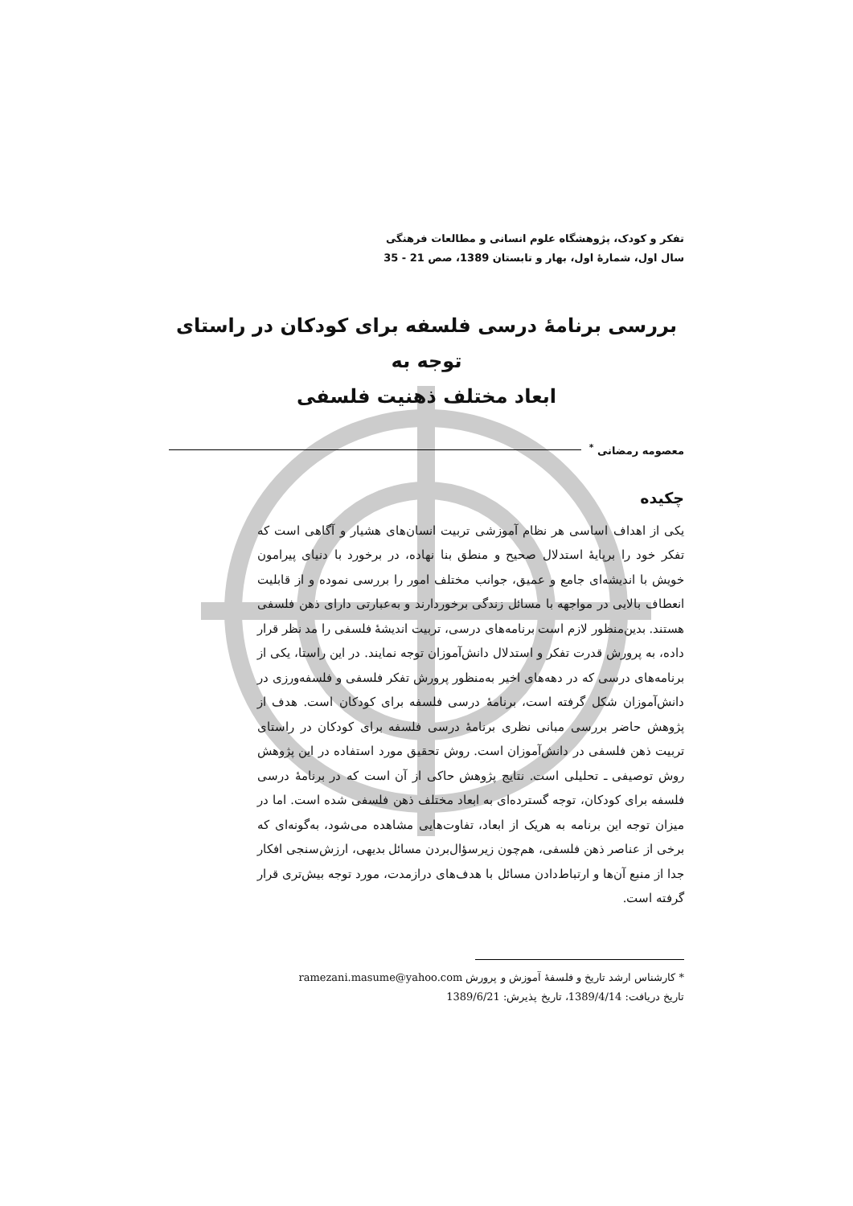تفکر و کودک، پژوهشگاه علوم انسانی و مطالعات فرهنگی
سال اول، شمارهٔ اول، بهار و تابستان 1389، صص 21 - 35
بررسی برنامهٔ درسی فلسفه برای کودکان در راستای توجه به
ابعاد مختلف ذهنیت فلسفی
معصومه رمضانی <sup>*</sup>
چکیده
یکی از اهداف اساسی هر نظام آموزشی تربیت انسان‌های هشیار و آگاهی است که تفکر خود را برپایهٔ استدلال صحیح و منطق بنا نهاده، در برخورد با دنیای پیرامون خویش با اندیشه‌ای جامع و عمیق، جوانب مختلف امور را بررسی نموده و از قابلیت انعطاف بالایی در مواجهه با مسائل زندگی برخوردارند و به‌عبارتی دارای ذهن فلسفی هستند. بدین‌منظور لازم است برنامه‌های درسی، تربیت اندیشهٔ فلسفی را مد نظر قرار داده، به پرورش قدرت تفکر و استدلال دانش‌آموزان توجه نمایند. در این راستا، یکی از برنامه‌های درسی که در دهه‌های اخیر به‌منظور پرورش تفکر فلسفی و فلسفه‌ورزی در دانش‌آموزان شکل گرفته است، برنامهٔ درسی فلسفه برای کودکان است. هدف از پژوهش حاضر بررسی مبانی نظری برنامهٔ درسی فلسفه برای کودکان در راستای تربیت ذهن فلسفی در دانش‌آموزان است. روش تحقیق مورد استفاده در این پژوهش روش توصیفی ـ تحلیلی است. نتایج پژوهش حاکی از آن است که در برنامهٔ درسی فلسفه برای کودکان، توجه گسترده‌ای به ابعاد مختلف ذهن فلسفی شده است. اما در میزان توجه این برنامه به هریک از ابعاد، تفاوت‌هایی مشاهده می‌شود، به‌گونه‌ای که برخی از عناصر ذهن فلسفی، هم‌چون زیرسؤال‌بردن مسائل بدیهی، ارزش‌سنجی افکار جدا از منبع آن‌ها و ارتباط‌دادن مسائل با هدف‌های درازمدت، مورد توجه بیش‌تری قرار گرفته است.
* کارشناس ارشد تاریخ و فلسفهٔ آموزش و پرورش ramezani.masume@yahoo.com
تاریخ دریافت: 1389/4/14، تاریخ پذیرش: 1389/6/21